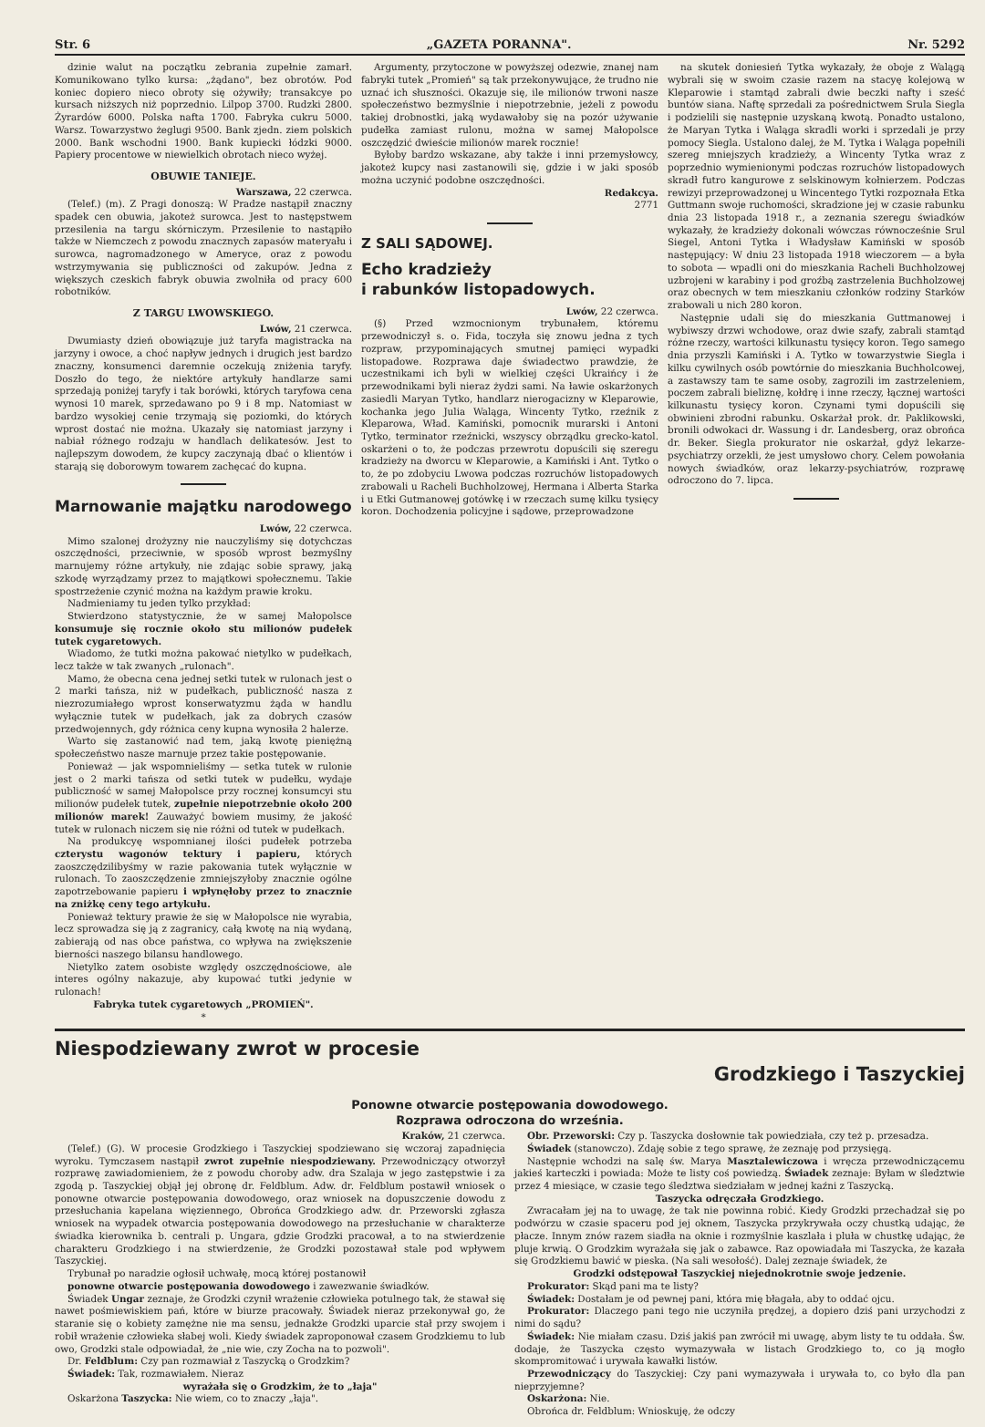Str. 6 „GAZETA PORANNA". Nr. 5292
dzinie walut na początku zebrania zupełnie zamarł. Komunikowano tylko kursa: „żądano", bez obrotów. Pod koniec dopiero nieco obroty się ożywiły; transakcye po kursach niższych niż poprzednio. Lilpop 3700. Rudzki 2800. Żyrardów 6000. Polska nafta 1700. Fabryka cukru 5000. Warsz. Towarzystwo żeglugi 9500. Bank zjedn. ziem polskich 2000. Bank wschodni 1900. Bank kupiecki łódzki 9000. Papiery procentowe w niewielkich obrotach nieco wyżej.
OBUWIE TANIEJE.
Warszawa, 22 czerwca.
(Telef.) (m). Z Pragi donoszą: W Pradze nastąpił znaczny spadek cen obuwia, jakoteż surowca. Jest to następstwem przesilenia na targu skórniczym. Przesilenie to nastąpiło także w Niemczech z powodu znacznych zapasów materyału i surowca, nagromadzonego w Ameryce, oraz z powodu wstrzymywania się publiczności od zakupów. Jedna z większych czeskich fabryk obuwia zwolniła od pracy 600 robotników.
Z TARGU LWOWSKIEGO.
Lwów, 21 czerwca.
Dwumiasty dzień obowiązuje już taryfa magistracka na jarzyny i owoce, a choć napływ jednych i drugich jest bardzo znaczny, konsumenci daremnie oczekują zniżenia taryfy. Doszło do tego, że niektóre artykuły handlarze sami sprzedają poniżej taryfy i tak borówki, których taryfowa cena wynosi 10 marek, sprzedawano po 9 i 8 mp. Natomiast w bardzo wysokiej cenie trzymają się poziomki, do których wprost dostać nie można. Ukazały się natomiast jarzyny i nabiał różnego rodzaju w handlach delikatesów. Jest to najlepszym dowodem, że kupcy zaczynają dbać o klientów i starają się doborowym towarem zachęcać do kupna.
Marnowanie majątku narodowego
Lwów, 22 czerwca.
Mimo szalonej drożyzny nie nauczyliśmy się dotychczas oszczędności, przeciwnie, w sposób wprost bezmyślny marnujemy różne artykuły, nie zdając sobie sprawy, jaką szkodę wyrządzamy przez to majątkowi społecznemu. Takie spostrzeżenie czynić można na każdym prawie kroku.
Nadmieniamy tu jeden tylko przykład:
Stwierdzono statystycznie, że w samej Małopolsce konsumuje się rocznie około stu milionów pudełek tutek cygaretowych.
Wiadomo, że tutki można pakować nietylko w pudełkach, lecz także w tak zwanych „rulonach".
Mamo, że obecna cena jednej setki tutek w rulonach jest o 2 marki tańsza, niż w pudełkach, publiczność nasza z niezrozumiałego wprost konserwatyzmu żąda w handlu wyłącznie tutek w pudełkach, jak za dobrych czasów przedwojennych, gdy różnica ceny kupna wynosiła 2 halerze.
Warto się zastanowić nad tem, jaką kwotę pieniężną społeczeństwo nasze marnuje przez takie postępowanie.
Ponieważ — jak wspomnieliśmy — setka tutek w rulonie jest o 2 marki tańsza od setki tutek w pudełku, wydaje publiczność w samej Małopolsce przy rocznej konsumcyi stu milionów pudełek tutek, zupełnie niepotrzebnie około 200 milionów marek! Zauważyć bowiem musimy, że jakość tutek w rulonach niczem się nie różni od tutek w pudełkach.
Na produkcyę wspomnianej ilości pudełek potrzeba czterystu wagonów tektury i papieru, których zaoszczędzilibyśmy w razie pakowania tutek wyłącznie w rulonach. To zaoszczędzenie zmniejszyłoby znacznie ogólne zapotrzebowanie papieru i wpłynęłoby przez to znacznie na zniżkę ceny tego artykułu.
Ponieważ tektury prawie że się w Małopolsce nie wyrabia, lecz sprowadza się ją z zagranicy, całą kwotę na nią wydaną, zabierają od nas obce państwa, co wpływa na zwiększenie bierności naszego bilansu handlowego.
Nietylko zatem osobiste względy oszczędnościowe, ale interes ogólny nakazuje, aby kupować tutki jedynie w rulonach!
Fabryka tutek cygaretowych „PROMIEŃ".
*
Argumenty, przytoczone w powyższej odezwie, znanej nam fabryki tutek „Promień" są tak przekonywujące, że trudno nie uznać ich słuszności. Okazuje się, ile milionów trwoni nasze społeczeństwo bezmyślnie i niepotrzebnie, jeżeli z powodu takiej drobnostki, jaką wydawałoby się na pozór używanie pudełka zamiast rulonu, można w samej Małopolsce oszczędzić dwieście milionów marek rocznie!
Byłoby bardzo wskazane, aby także i inni przemysłowcy, jakoteż kupcy nasi zastanowili się, gdzie i w jaki sposób można uczynić podobne oszczędności.
Redakcya.
2771
Z SALI SĄDOWEJ.
Echo kradzieży
i rabunków listopadowych.
Lwów, 22 czerwca.
(§) Przed wzmocnionym trybunałem, któremu przewodniczył s. o. Fida, toczyła się znowu jedna z tych rozpraw, przypominających smutnej pamięci wypadki listopadowe. Rozprawa daje świadectwo prawdzie, że uczestnikami ich byli w wielkiej części Ukraińcy i że przewodnikami byli nieraz żydzi sami. Na ławie oskarżonych zasiedli Maryan Tytko, handlarz nierogacizny w Kleparowie, kochanka jego Julia Waląga, Wincenty Tytko, rzeźnik z Kleparowa, Wład. Kamiński, pomocnik murarski i Antoni Tytko, terminator rzeźnicki, wszyscy obrządku grecko-katol. oskarżeni o to, że podczas przewrotu dopuścili się szeregu kradzieży na dworcu w Kleparowie, a Kamiński i Ant. Tytko o to, że po zdobyciu Lwowa podczas rozruchów listopadowych zrabowali u Racheli Buchholzowej, Hermana i Alberta Starka i u Etki Gutmanowej gotówkę i w rzeczach sumę kilku tysięcy koron. Dochodzenia policyjne i sądowe, przeprowadzone
na skutek doniesień Tytka wykazały, że oboje z Walągą wybrali się w swoim czasie razem na stacyę kolejową w Kleparowie i stamtąd zabrali dwie beczki nafty i sześć buntów siana. Naftę sprzedali za pośrednictwem Srula Siegla i podzielili się następnie uzyskaną kwotą. Ponadto ustalono, że Maryan Tytka i Waląga skradli worki i sprzedali je przy pomocy Siegla. Ustalono dalej, że M. Tytka i Waląga popełnili szereg mniejszych kradzieży, a Wincenty Tytka wraz z poprzednio wymienionymi podczas rozruchów listopadowych skradł futro kangurowe z selskinowym kołnierzem. Podczas rewizyi przeprowadzonej u Wincentego Tytki rozpoznała Etka Guttmann swoje ruchomości, skradzione jej w czasie rabunku dnia 23 listopada 1918 r., a zeznania szeregu świadków wykazały, że kradzieży dokonali wówczas równocześnie Srul Siegel, Antoni Tytka i Władysław Kamiński w sposób następujący: W dniu 23 listopada 1918 wieczorem — a była to sobota — wpadli oni do mieszkania Racheli Buchholzowej uzbrojeni w karabiny i pod groźbą zastrzelenia Buchholzowej oraz obecnych w tem mieszkaniu członków rodziny Starków zrabowali u nich 280 koron.
Następnie udali się do mieszkania Guttmanowej i wybiwszy drzwi wchodowe, oraz dwie szafy, zabrali stamtąd różne rzeczy, wartości kilkunastu tysięcy koron. Tego samego dnia przyszli Kamiński i A. Tytko w towarzystwie Siegla i kilku cywilnych osób powtórnie do mieszkania Buchholcowej, a zastawszy tam te same osoby, zagrozili im zastrzeleniem, poczem zabrali bieliznę, kołdrę i inne rzeczy, łącznej wartości kilkunastu tysięcy koron. Czynami tymi dopuścili się obwinieni zbrodni rabunku. Oskarżał prok. dr. Paklikowski, bronili odwokaci dr. Wassung i dr. Landesberg, oraz obrońca dr. Beker. Siegla prokurator nie oskarżał, gdyż lekarze-psychiatrzy orzekli, że jest umysłowo chory. Celem powołania nowych świadków, oraz lekarzy-psychiatrów, rozprawę odroczono do 7. lipca.
Niespodziewany zwrot w procesie
Grodzkiego i Taszyckiej
Ponowne otwarcie postępowania dowodowego.
Rozprawa odroczona do września.
Kraków, 21 czerwca.
(Telef.) (G). W procesie Grodzkiego i Taszyckiej spodziewano się wczoraj zapadnięcia wyroku. Tymczasem nastąpił zwrot zupełnie niespodziewany. Przewodniczący otworzył rozprawę zawiadomieniem, że z powodu choroby adw. dra Szalaja w jego zastępstwie i za zgodą p. Taszyckiej objął jej obronę dr. Feldblum. Adw. dr. Feldblum postawił wniosek o ponowne otwarcie postępowania dowodowego, oraz wniosek na dopuszczenie dowodu z przesłuchania kapelana więziennego, Obrońca Grodzkiego adw. dr. Przeworski zgłasza wniosek na wypadek otwarcia postępowania dowodowego na przesłuchanie w charakterze świadka kierownika b. centrali p. Ungara, gdzie Grodzki pracował, a to na stwierdzenie charakteru Grodzkiego i na stwierdzenie, że Grodzki pozostawał stale pod wpływem Taszyckiej.
Trybunał po naradzie ogłosił uchwałę, mocą której postanowił
ponowne otwarcie postępowania dowodowego i zawezwanie świadków.
Świadek Ungar zeznaje, że Grodzki czynił wrażenie człowieka potulnego tak, że stawał się nawet pośmiewiskiem pań, które w biurze pracowały. Świadek nieraz przekonywał go, że staranie się o kobiety zamężne nie ma sensu, jednakże Grodzki uparcie stał przy swojem i robił wrażenie człowieka słabej woli. Kiedy świadek zaproponował czasem Grodzkiemu to lub owo, Grodzki stale odpowiadał, że „nie wie, czy Zocha na to pozwoli".
Dr. Feldblum: Czy pan rozmawiał z Taszycką o Grodzkim?
Świadek: Tak, rozmawiałem. Nieraz
wyrażała się o Grodzkim, że to „łaja"
Oskarżona Taszycka: Nie wiem, co to znaczy „łaja".
Obr. Przeworski: Czy p. Taszycka dosłownie tak powiedziała, czy też p. przesadza.
Świadek (stanowczo). Zdaję sobie z tego sprawę, że zeznaję pod przysięgą.
Następnie wchodzi na salę św. Marya Masztalewiczowa i wręcza przewodniczącemu jakieś karteczki i powiada: Może te listy coś powiedzą. Świadek zeznaje: Byłam w śledztwie przez 4 miesiące, w czasie tego śledztwa siedziałam w jednej kaźni z Taszycką.
Taszycka odręczała Grodzkiego.
Zwracałam jej na to uwagę, że tak nie powinna robić. Kiedy Grodzki przechadzał się po podwórzu w czasie spaceru pod jej oknem, Taszycka przykrywała oczy chustką udając, że płacze. Innym znów razem siadła na oknie i rozmyślnie kaszlała i pluła w chustkę udając, że pluje krwią. O Grodzkim wyrażała się jak o zabawce. Raz opowiadała mi Taszycka, że kazała się Grodzkiemu bawić w pieska. (Na sali wesołość). Dalej zeznaje świadek, że
Grodzki odstępował Taszyckiej niejednokrotnie swoje jedzenie.
Prokurator: Skąd pani ma te listy?
Świadek: Dostałam je od pewnej pani, która mię błagała, aby to oddać ojcu.
Prokurator: Dlaczego pani tego nie uczyniła prędzej, a dopiero dziś pani urzychodzi z nimi do sądu?
Świadek: Nie miałam czasu. Dziś jakiś pan zwrócił mi uwagę, abym listy te tu oddała. Św. dodaje, że Taszycka często wymazywała w listach Grodzkiego to, co ją mogło skompromitować i urywała kawałki listów.
Przewodniczący do Taszyckiej: Czy pani wymazywała i urywała to, co było dla pan nieprzyjemne?
Oskarżona: Nie.
Obrońca dr. Feldblum: Wnioskuję, że odczy